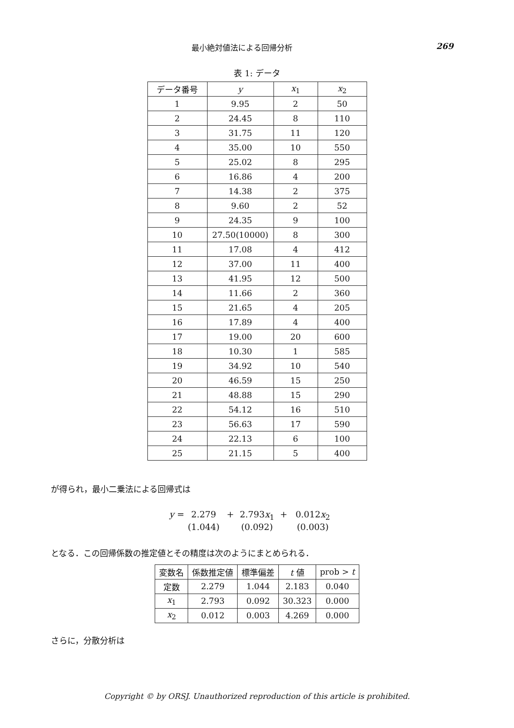最小絶対値法による回帰分析 269
表 1: データ
| データ番号 | y | x<sub>1</sub> | x<sub>2</sub> |
| --- | --- | --- | --- |
| 1 | 9.95 | 2 | 50 |
| 2 | 24.45 | 8 | 110 |
| 3 | 31.75 | 11 | 120 |
| 4 | 35.00 | 10 | 550 |
| 5 | 25.02 | 8 | 295 |
| 6 | 16.86 | 4 | 200 |
| 7 | 14.38 | 2 | 375 |
| 8 | 9.60 | 2 | 52 |
| 9 | 24.35 | 9 | 100 |
| 10 | 27.50(10000) | 8 | 300 |
| 11 | 17.08 | 4 | 412 |
| 12 | 37.00 | 11 | 400 |
| 13 | 41.95 | 12 | 500 |
| 14 | 11.66 | 2 | 360 |
| 15 | 21.65 | 4 | 205 |
| 16 | 17.89 | 4 | 400 |
| 17 | 19.00 | 20 | 600 |
| 18 | 10.30 | 1 | 585 |
| 19 | 34.92 | 10 | 540 |
| 20 | 46.59 | 15 | 250 |
| 21 | 48.88 | 15 | 290 |
| 22 | 54.12 | 16 | 510 |
| 23 | 56.63 | 17 | 590 |
| 24 | 22.13 | 6 | 100 |
| 25 | 21.15 | 5 | 400 |
が得られ，最小二乗法による回帰式は
y = 2.279 + 2.793x<sub>1</sub> + 0.012x<sub>2</sub>
(1.044) (0.092) (0.003)
となる．この回帰係数の推定値とその精度は次のようにまとめられる．
| 変数名 | 係数推定値 | 標準偏差 | t 値 | prob > t |
| --- | --- | --- | --- | --- |
| 定数 | 2.279 | 1.044 | 2.183 | 0.040 |
| x<sub>1</sub> | 2.793 | 0.092 | 30.323 | 0.000 |
| x<sub>2</sub> | 0.012 | 0.003 | 4.269 | 0.000 |
さらに，分散分析は
Copyright © by ORSJ. Unauthorized reproduction of this article is prohibited.